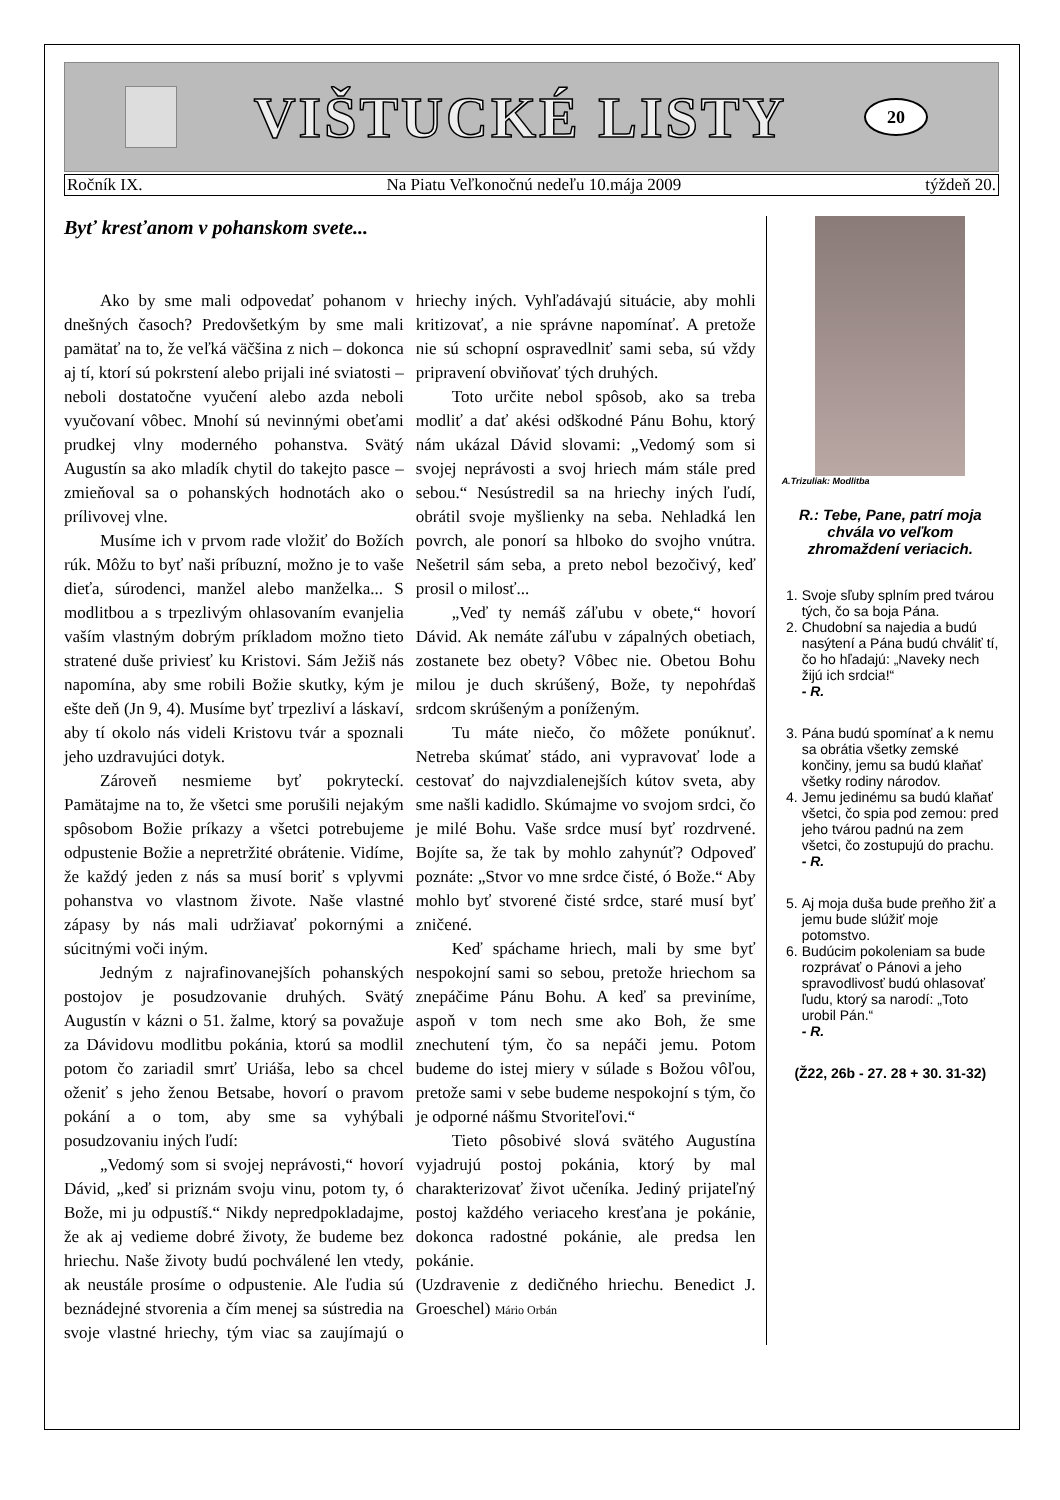VIŠTUCKÉ LISTY
20
Ročník IX. Na Piatu Veľkonočnú nedeľu 10.mája 2009 týždeň 20.
Byť kresťanom v pohanskom svete...
Ako by sme mali odpovedať pohanom v dnešných časoch? Predovšetkým by sme mali pamätať na to, že veľká väčšina z nich – dokonca aj tí, ktorí sú pokrstení alebo prijali iné sviatosti – neboli dostatočne vyučení alebo azda neboli vyučovaní vôbec. Mnohí sú nevinnými obeťami prudkej vlny moderného pohanstva. Svätý Augustín sa ako mladík chytil do takejto pasce – zmieňoval sa o pohanských hodnotách ako o prílivovej vlne.
Musíme ich v prvom rade vložiť do Božích rúk. Môžu to byť naši príbuzní, možno je to vaše dieťa, súrodenci, manžel alebo manželka... S modlitbou a s trpezlivým ohlasovaním evanjelia vaším vlastným dobrým príkladom možno tieto stratené duše priviesť ku Kristovi. Sám Ježiš nás napomína, aby sme robili Božie skutky, kým je ešte deň (Jn 9, 4). Musíme byť trpezliví a láskaví, aby tí okolo nás videli Kristovu tvár a spoznali jeho uzdravujúci dotyk.
Zároveň nesmieme byť pokryteckí. Pamätajme na to, že všetci sme porušili nejakým spôsobom Božie príkazy a všetci potrebujeme odpustenie Božie a nepretržité obrátenie. Vidíme, že každý jeden z nás sa musí boriť s vplyvmi pohanstva vo vlastnom živote. Naše vlastné zápasy by nás mali udržiavať pokornými a súcitnými voči iným.
Jedným z najrafinovanejších pohanských postojov je posudzovanie druhých. Svätý Augustín v kázni o 51. žalme, ktorý sa považuje za Dávidovu modlitbu pokánia, ktorú sa modlil potom čo zariadil smrť Uriáša, lebo sa chcel oženiť s jeho ženou Betsabe, hovorí o pravom pokání a o tom, aby sme sa vyhýbali posudzovaniu iných ľudí:
„Vedomý som si svojej neprávosti,“ hovorí Dávid, „keď si priznám svoju vinu, potom ty, ó Bože, mi ju odpustíš.“ Nikdy nepredpokladajme, že ak aj vedieme dobré životy, že budeme bez hriechu. Naše životy budú pochválené len vtedy, ak neustále prosíme o odpustenie. Ale ľudia sú beznádejné stvorenia a čím menej sa sústredia na svoje vlastné hriechy, tým viac sa zaujímajú o hriechy iných. Vyhľadávajú situácie, aby mohli kritizovať, a nie správne napomínať. A pretože nie sú schopní ospravedlniť sami seba, sú vždy pripravení obviňovať tých druhých.
Toto určite nebol spôsob, ako sa treba modliť a dať akési odškodné Pánu Bohu, ktorý nám ukázal Dávid slovami: „Vedomý som si svojej neprávosti a svoj hriech mám stále pred sebou.“ Nesústredil sa na hriechy iných ľudí, obrátil svoje myšlienky na seba. Nehladká len povrch, ale ponorí sa hlboko do svojho vnútra. Nešetril sám seba, a preto nebol bezočivý, keď prosil o milosť...
„Veď ty nemáš záľubu v obete,“ hovorí Dávid. Ak nemáte záľubu v zápalných obetiach, zostanete bez obety? Vôbec nie. Obetou Bohu milou je duch skrúšený, Bože, ty nepohŕdaš srdcom skrúšeným a poníženým.
Tu máte niečo, čo môžete ponúknuť. Netreba skúmať stádo, ani vypravovať lode a cestovať do najvzdialenejších kútov sveta, aby sme našli kadidlo. Skúmajme vo svojom srdci, čo je milé Bohu. Vaše srdce musí byť rozdrvené. Bojíte sa, že tak by mohlo zahynúť? Odpoveď poznáte: „Stvor vo mne srdce čisté, ó Bože.“ Aby mohlo byť stvorené čisté srdce, staré musí byť zničené.
Keď spáchame hriech, mali by sme byť nespokojní sami so sebou, pretože hriechom sa znepáčime Pánu Bohu. A keď sa previníme, aspoň v tom nech sme ako Boh, že sme znechutení tým, čo sa nepáči jemu. Potom budeme do istej miery v súlade s Božou vôľou, pretože sami v sebe budeme nespokojní s tým, čo je odporné nášmu Stvoriteľovi.“
Tieto pôsobivé slová svätého Augustína vyjadrujú postoj pokánia, ktorý by mal charakterizovať život učeníka. Jediný prijateľný postoj každého veriaceho kresťana je pokánie, dokonca radostné pokánie, ale predsa len pokánie.
(Uzdravenie z dedičného hriechu. Benedict J. Groeschel) Mário Orbán
A.Trizuliak: Modlitba
R.: Tebe, Pane, patrí moja chvála vo veľkom zhromaždení veriacich.
1. Svoje sľuby splním pred tvárou tých, čo sa boja Pána.
2. Chudobní sa najedia a budú nasýtení a Pána budú chváliť tí, čo ho hľadajú: „Naveky nech žijú ich srdcia!“
- R.
3. Pána budú spomínať a k nemu sa obrátia všetky zemské končiny, jemu sa budú klaňať všetky rodiny národov.
4. Jemu jedinému sa budú klaňať všetci, čo spia pod zemou: pred jeho tvárou padnú na zem všetci, čo zostupujú do prachu.
- R.
5. Aj moja duša bude preňho žiť a jemu bude slúžiť moje potomstvo.
6. Budúcim pokoleniam sa bude rozprávať o Pánovi a jeho spravodlivosť budú ohlasovať ľudu, ktorý sa narodí: „Toto urobil Pán.“
- R.
(Ž22, 26b - 27. 28 + 30. 31-32)